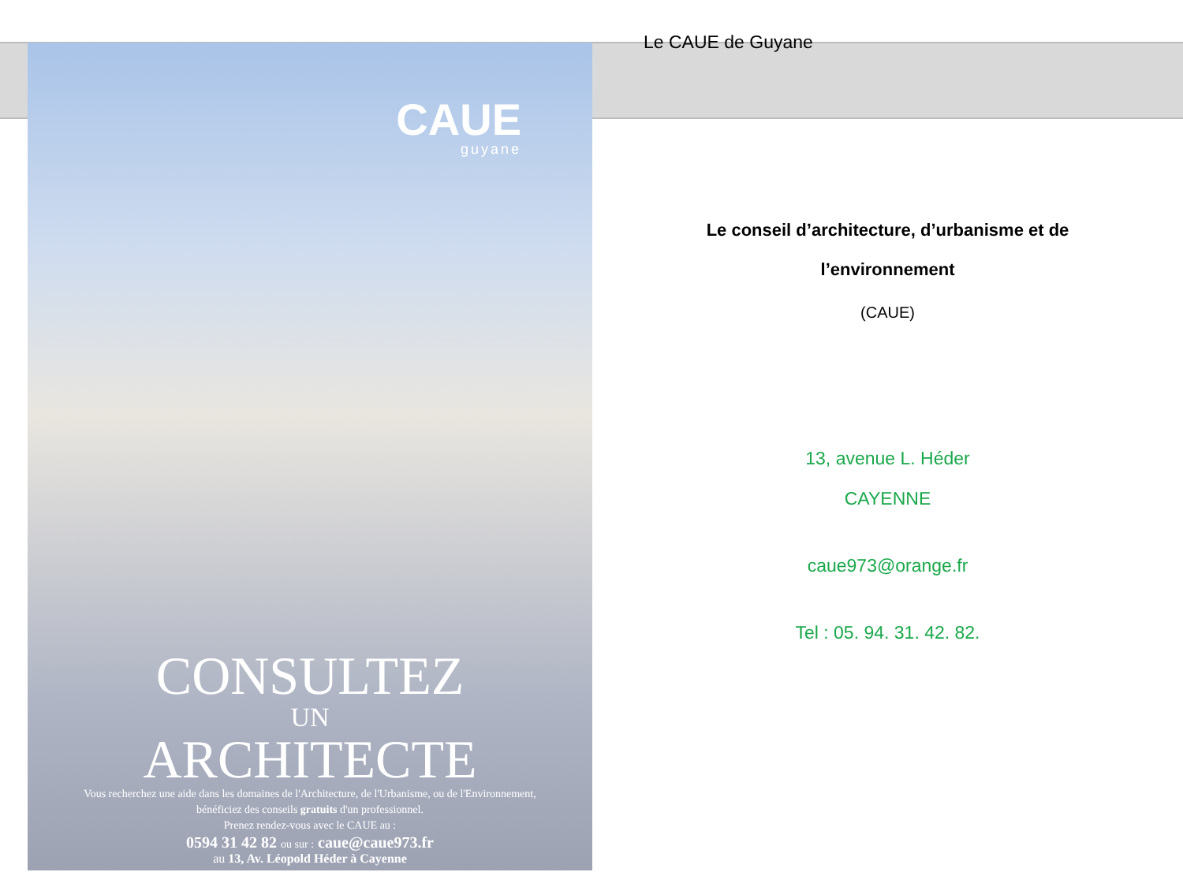CAUE
guyane
CONSULTEZ
UN
ARCHITECTE
Vous recherchez une aide dans les domaines de l'Architecture, de l'Urbanisme, ou de l'Environnement, bénéficiez des conseils gratuits d'un professionnel.
Prenez rendez-vous avec le CAUE au :
0594 31 42 82 ou sur : caue@caue973.fr
au 13, Av. Léopold Héder à Cayenne
Le CAUE de Guyane
Le conseil d’architecture, d’urbanisme et de
l’environnement
(CAUE)
13, avenue L. Héder
CAYENNE
caue973@orange.fr
Tel : 05. 94. 31. 42. 82.